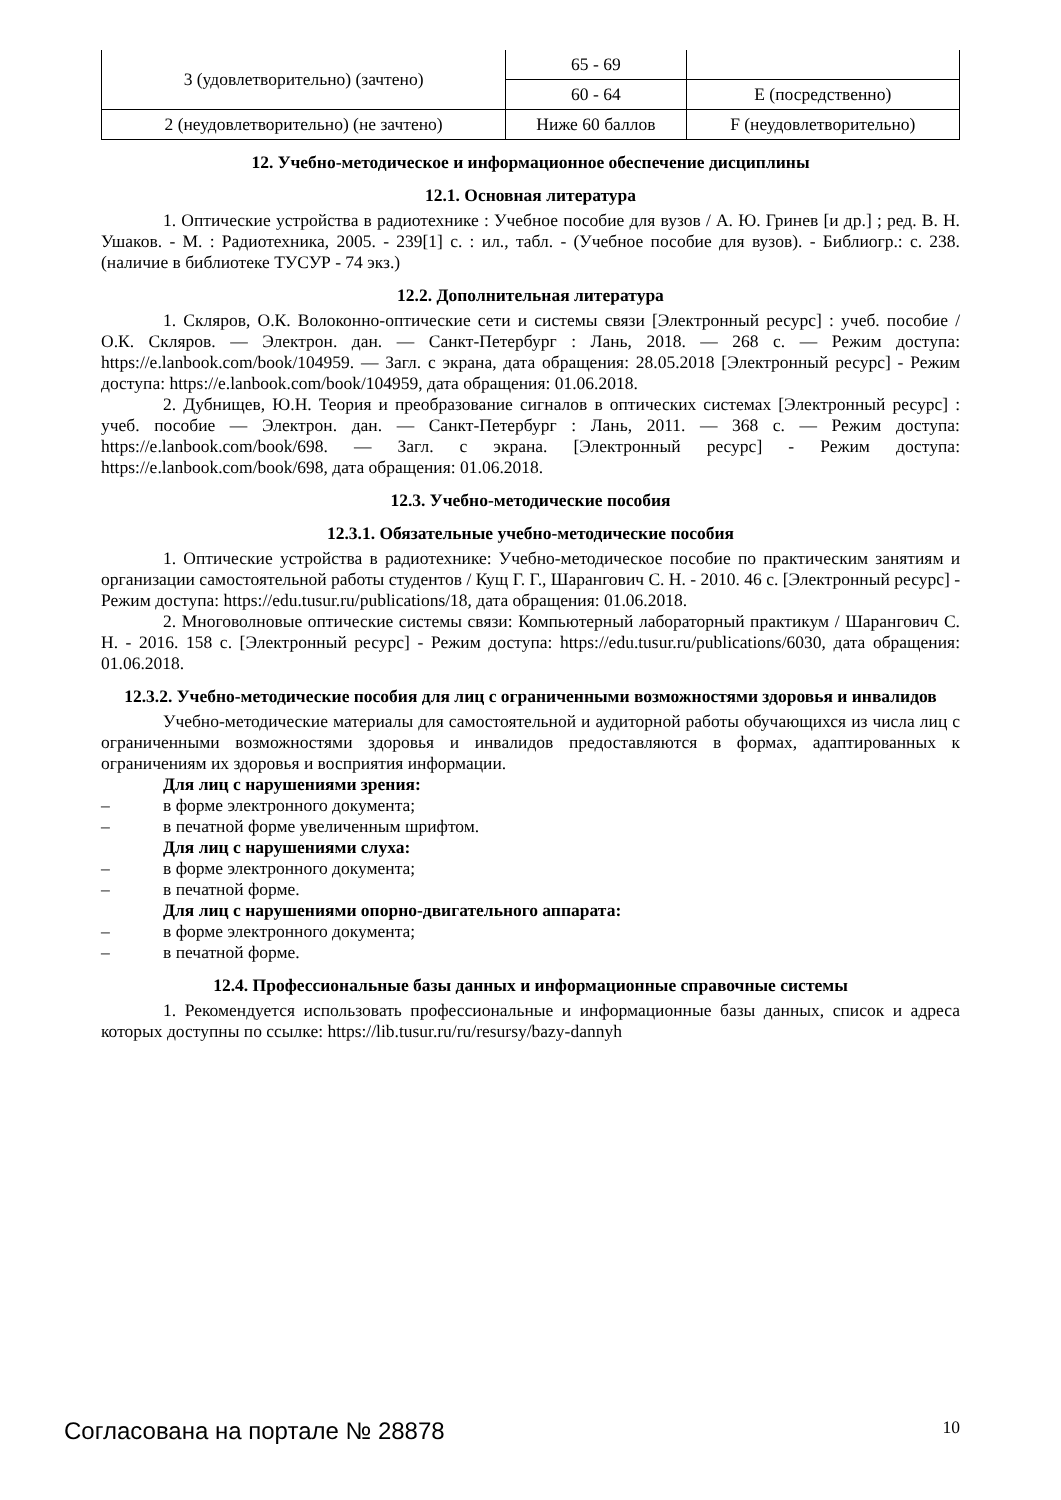| 3 (удовлетворительно) (зачтено) | 65 - 69 | |
| | 60 - 64 | E (посредственно) |
| 2 (неудовлетворительно) (не зачтено) | Ниже 60 баллов | F (неудовлетворительно) |
12. Учебно-методическое и информационное обеспечение дисциплины
12.1. Основная литература
1. Оптические устройства в радиотехнике : Учебное пособие для вузов / А. Ю. Гринев [и др.] ; ред. В. Н. Ушаков. - М. : Радиотехника, 2005. - 239[1] с. : ил., табл. - (Учебное пособие для вузов). - Библиогр.: с. 238. (наличие в библиотеке ТУСУР - 74 экз.)
12.2. Дополнительная литература
1. Скляров, О.К. Волоконно-оптические сети и системы связи [Электронный ресурс] : учеб. пособие / О.К. Скляров. — Электрон. дан. — Санкт-Петербург : Лань, 2018. — 268 с. — Режим доступа: https://e.lanbook.com/book/104959. — Загл. с экрана, дата обращения: 28.05.2018 [Электронный ресурс] - Режим доступа: https://e.lanbook.com/book/104959, дата обращения: 01.06.2018.
2. Дубнищев, Ю.Н. Теория и преобразование сигналов в оптических системах [Электронный ресурс] : учеб. пособие — Электрон. дан. — Санкт-Петербург : Лань, 2011. — 368 с. — Режим доступа: https://e.lanbook.com/book/698. — Загл. с экрана. [Электронный ресурс] - Режим доступа: https://e.lanbook.com/book/698, дата обращения: 01.06.2018.
12.3. Учебно-методические пособия
12.3.1. Обязательные учебно-методические пособия
1. Оптические устройства в радиотехнике: Учебно-методическое пособие по практическим занятиям и организации самостоятельной работы студентов / Кущ Г. Г., Шарангович С. Н. - 2010. 46 с. [Электронный ресурс] - Режим доступа: https://edu.tusur.ru/publications/18, дата обращения: 01.06.2018.
2. Многоволновые оптические системы связи: Компьютерный лабораторный практикум / Шарангович С. Н. - 2016. 158 с. [Электронный ресурс] - Режим доступа: https://edu.tusur.ru/publications/6030, дата обращения: 01.06.2018.
12.3.2. Учебно-методические пособия для лиц с ограниченными возможностями здоровья и инвалидов
Учебно-методические материалы для самостоятельной и аудиторной работы обучающихся из числа лиц с ограниченными возможностями здоровья и инвалидов предоставляются в формах, адаптированных к ограничениям их здоровья и восприятия информации.
Для лиц с нарушениями зрения:
– в форме электронного документа;
– в печатной форме увеличенным шрифтом.
Для лиц с нарушениями слуха:
– в форме электронного документа;
– в печатной форме.
Для лиц с нарушениями опорно-двигательного аппарата:
– в форме электронного документа;
– в печатной форме.
12.4. Профессиональные базы данных и информационные справочные системы
1. Рекомендуется использовать профессиональные и информационные базы данных, список и адреса которых доступны по ссылке: https://lib.tusur.ru/ru/resursy/bazy-dannyh
Согласована на портале № 28878 10